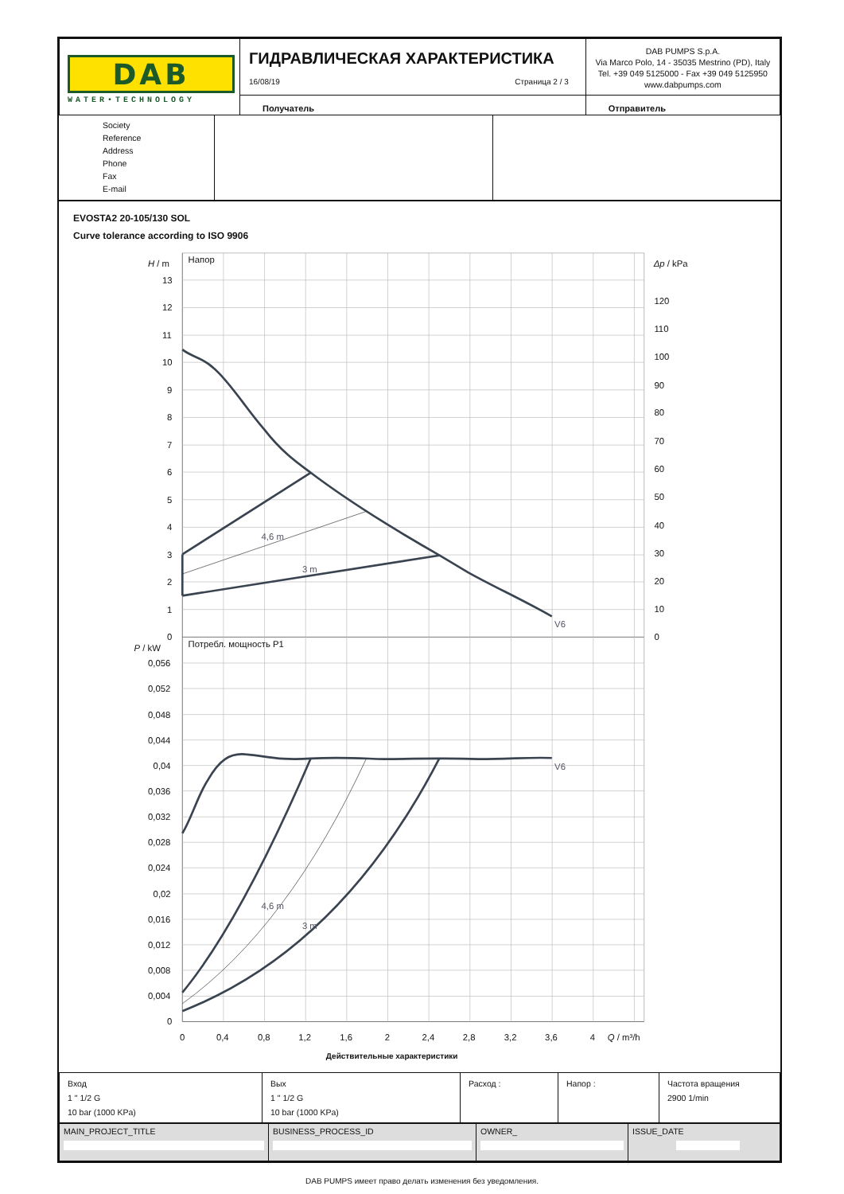| DAB WATER•TECHNOLOGY | ГИДРАВЛИЧЕСКАЯ ХАРАКТЕРИСТИКА 16/08/19 Страница 2 / 3 | DAB PUMPS S.p.A. Via Marco Polo, 14 - 35035 Mestrino (PD), Italy Tel. +39 049 5125000 - Fax +39 049 5125950 www.dabpumps.com |
| | Получатель | Отправитель |
| Society Reference Address Phone Fax E-mail | | |
EVOSTA2 20-105/130 SOL
Curve tolerance according to ISO 9906
H / m
Напор
Δp / kPa
13
12
11
10
9
8
7
6
5
4
3
2
1
0
120
110
100
90
80
70
60
50
40
30
20
10
0
4,6 m
3 m
V6
P / kW
Потребл. мощность P1
0,056
0,052
0,048
0,044
0,04
0,036
0,032
0,028
0,024
0,02
0,016
0,012
0,008
0,004
0
V6
4,6 m
3 m
0
0,4
0,8
1,2
1,6
2
2,4
2,8
3,2
3,6
4
Q / m³/h
Действительные характеристики
| Вход 1 " 1/2 G 10 bar (1000 KPa) | Вых 1 " 1/2 G 10 bar (1000 KPa) | Расход : | Напор : | Частота вращения 2900 1/min |
| MAIN_PROJECT_TITLE | BUSINESS_PROCESS_ID | OWNER_ | ISSUE_DATE |
DAB PUMPS имеет право делать изменения без уведомления.